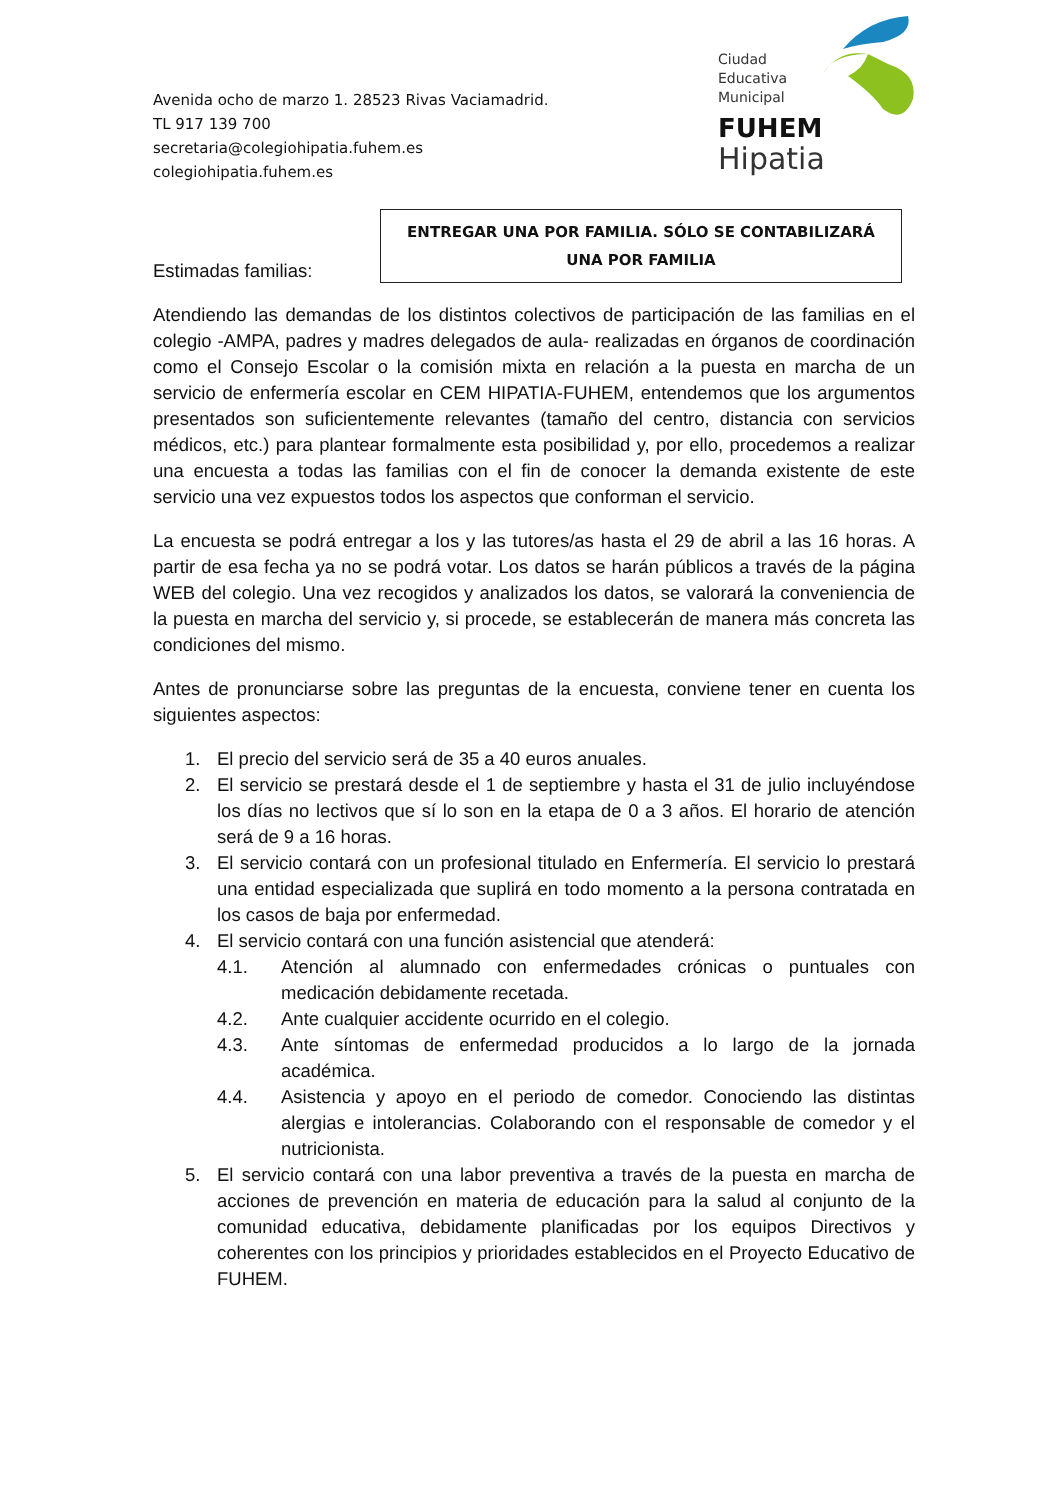Avenida ocho de marzo 1. 28523 Rivas Vaciamadrid.
TL 917 139 700
secretaria@colegiohipatia.fuhem.es
colegiohipatia.fuhem.es
Ciudad
Educativa
Municipal
FUHEM
Hipatia
ENTREGAR UNA POR FAMILIA. SÓLO SE CONTABILIZARÁ
UNA POR FAMILIA
Estimadas familias:
Atendiendo las demandas de los distintos colectivos de participación de las familias en el colegio -AMPA, padres y madres delegados de aula- realizadas en órganos de coordinación como el Consejo Escolar o la comisión mixta en relación a la puesta en marcha de un servicio de enfermería escolar en CEM HIPATIA-FUHEM, entendemos que los argumentos presentados son suficientemente relevantes (tamaño del centro, distancia con servicios médicos, etc.) para plantear formalmente esta posibilidad y, por ello, procedemos a realizar una encuesta a todas las familias con el fin de conocer la demanda existente de este servicio una vez expuestos todos los aspectos que conforman el servicio.
La encuesta se podrá entregar a los y las tutores/as hasta el 29 de abril a las 16 horas. A partir de esa fecha ya no se podrá votar. Los datos se harán públicos a través de la página WEB del colegio. Una vez recogidos y analizados los datos, se valorará la conveniencia de la puesta en marcha del servicio y, si procede, se establecerán de manera más concreta las condiciones del mismo.
Antes de pronunciarse sobre las preguntas de la encuesta, conviene tener en cuenta los siguientes aspectos:
1. El precio del servicio será de 35 a 40 euros anuales.
2. El servicio se prestará desde el 1 de septiembre y hasta el 31 de julio incluyéndose los días no lectivos que sí lo son en la etapa de 0 a 3 años. El horario de atención será de 9 a 16 horas.
3. El servicio contará con un profesional titulado en Enfermería. El servicio lo prestará una entidad especializada que suplirá en todo momento a la persona contratada en los casos de baja por enfermedad.
4. El servicio contará con una función asistencial que atenderá:
4.1. Atención al alumnado con enfermedades crónicas o puntuales con medicación debidamente recetada.
4.2. Ante cualquier accidente ocurrido en el colegio.
4.3. Ante síntomas de enfermedad producidos a lo largo de la jornada académica.
4.4. Asistencia y apoyo en el periodo de comedor. Conociendo las distintas alergias e intolerancias. Colaborando con el responsable de comedor y el nutricionista.
5. El servicio contará con una labor preventiva a través de la puesta en marcha de acciones de prevención en materia de educación para la salud al conjunto de la comunidad educativa, debidamente planificadas por los equipos Directivos y coherentes con los principios y prioridades establecidos en el Proyecto Educativo de FUHEM.